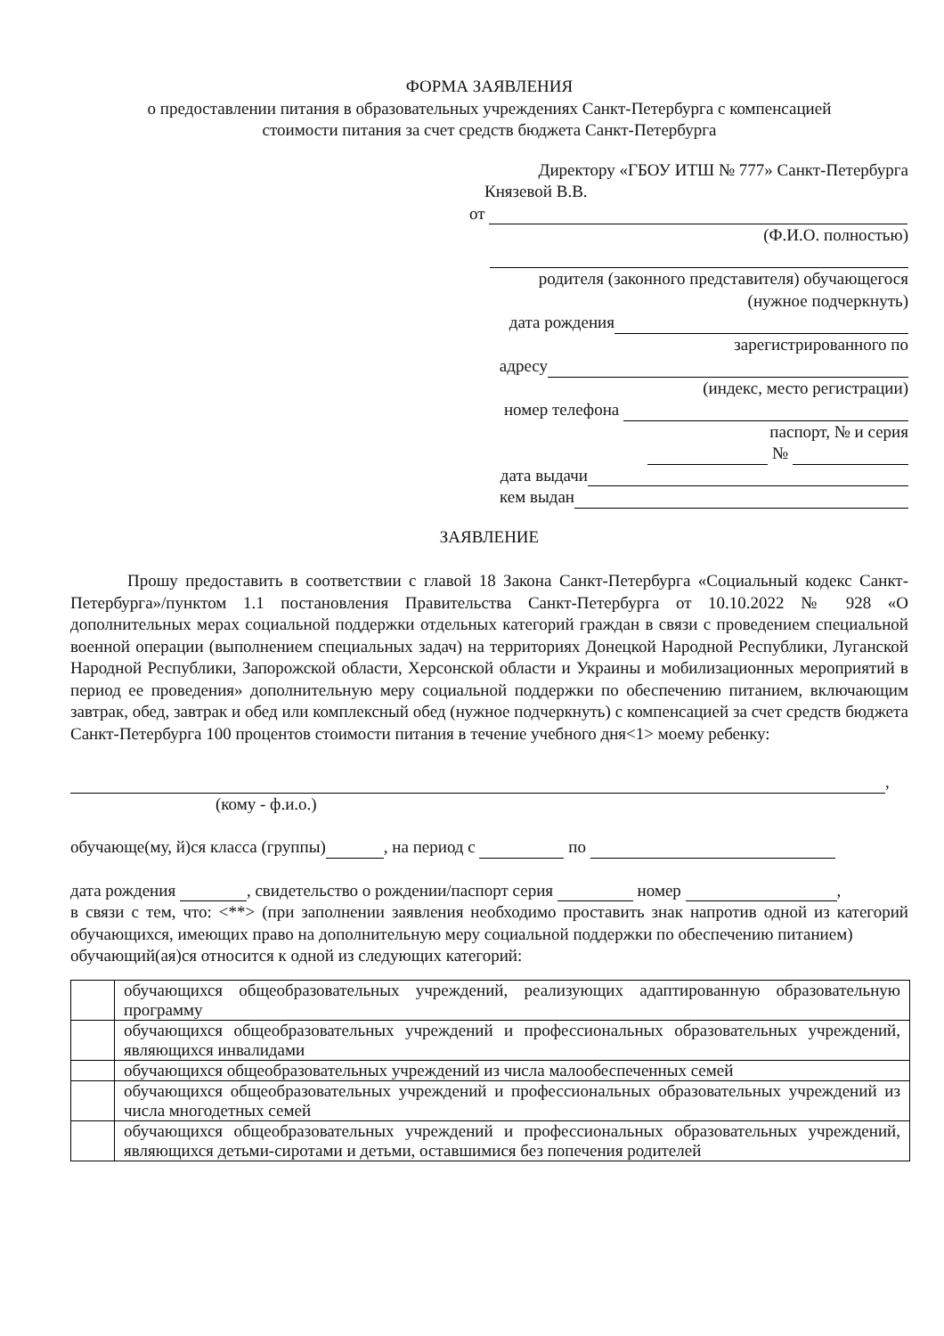ФОРМА ЗАЯВЛЕНИЯ
о предоставлении питания в образовательных учреждениях Санкт-Петербурга с компенсацией
стоимости питания за счет средств бюджета Санкт-Петербурга
Директору «ГБОУ ИТШ № 777» Санкт-Петербурга
Князевой В.В.
от
(Ф.И.О. полностью)
родителя (законного представителя) обучающегося
(нужное подчеркнуть)
дата рождения
зарегистрированного по
адресу
(индекс, место регистрации)
номер телефона
паспорт, № и серия
№
дата выдачи
кем выдан
ЗАЯВЛЕНИЕ
Прошу предоставить в соответствии с главой 18 Закона Санкт-Петербурга «Социальный кодекс Санкт-Петербурга»/пунктом 1.1 постановления Правительства Санкт-Петербурга от 10.10.2022 № 928 «О дополнительных мерах социальной поддержки отдельных категорий граждан в связи с проведением специальной военной операции (выполнением специальных задач) на территориях Донецкой Народной Республики, Луганской Народной Республики, Запорожской области, Херсонской области и Украины и мобилизационных мероприятий в период ее проведения» дополнительную меру социальной поддержки по обеспечению питанием, включающим завтрак, обед, завтрак и обед или комплексный обед (нужное подчеркнуть) с компенсацией за счет средств бюджета Санкт-Петербурга 100 процентов стоимости питания в течение учебного дня<1> моему ребенку:
,
(кому - ф.и.о.)
обучающе(му, й)ся класса (группы) , на период с по
дата рождения , свидетельство о рождении/паспорт серия номер ,
в связи с тем, что: <**> (при заполнении заявления необходимо проставить знак напротив одной из категорий обучающихся, имеющих право на дополнительную меру социальной поддержки по обеспечению питанием)
обучающий(ая)ся относится к одной из следующих категорий:
| | обучающихся общеобразовательных учреждений, реализующих адаптированную образовательную программу |
| | обучающихся общеобразовательных учреждений и профессиональных образовательных учреждений, являющихся инвалидами |
| | обучающихся общеобразовательных учреждений из числа малообеспеченных семей |
| | обучающихся общеобразовательных учреждений и профессиональных образовательных учреждений из числа многодетных семей |
| | обучающихся общеобразовательных учреждений и профессиональных образовательных учреждений, являющихся детьми-сиротами и детьми, оставшимися без попечения родителей |